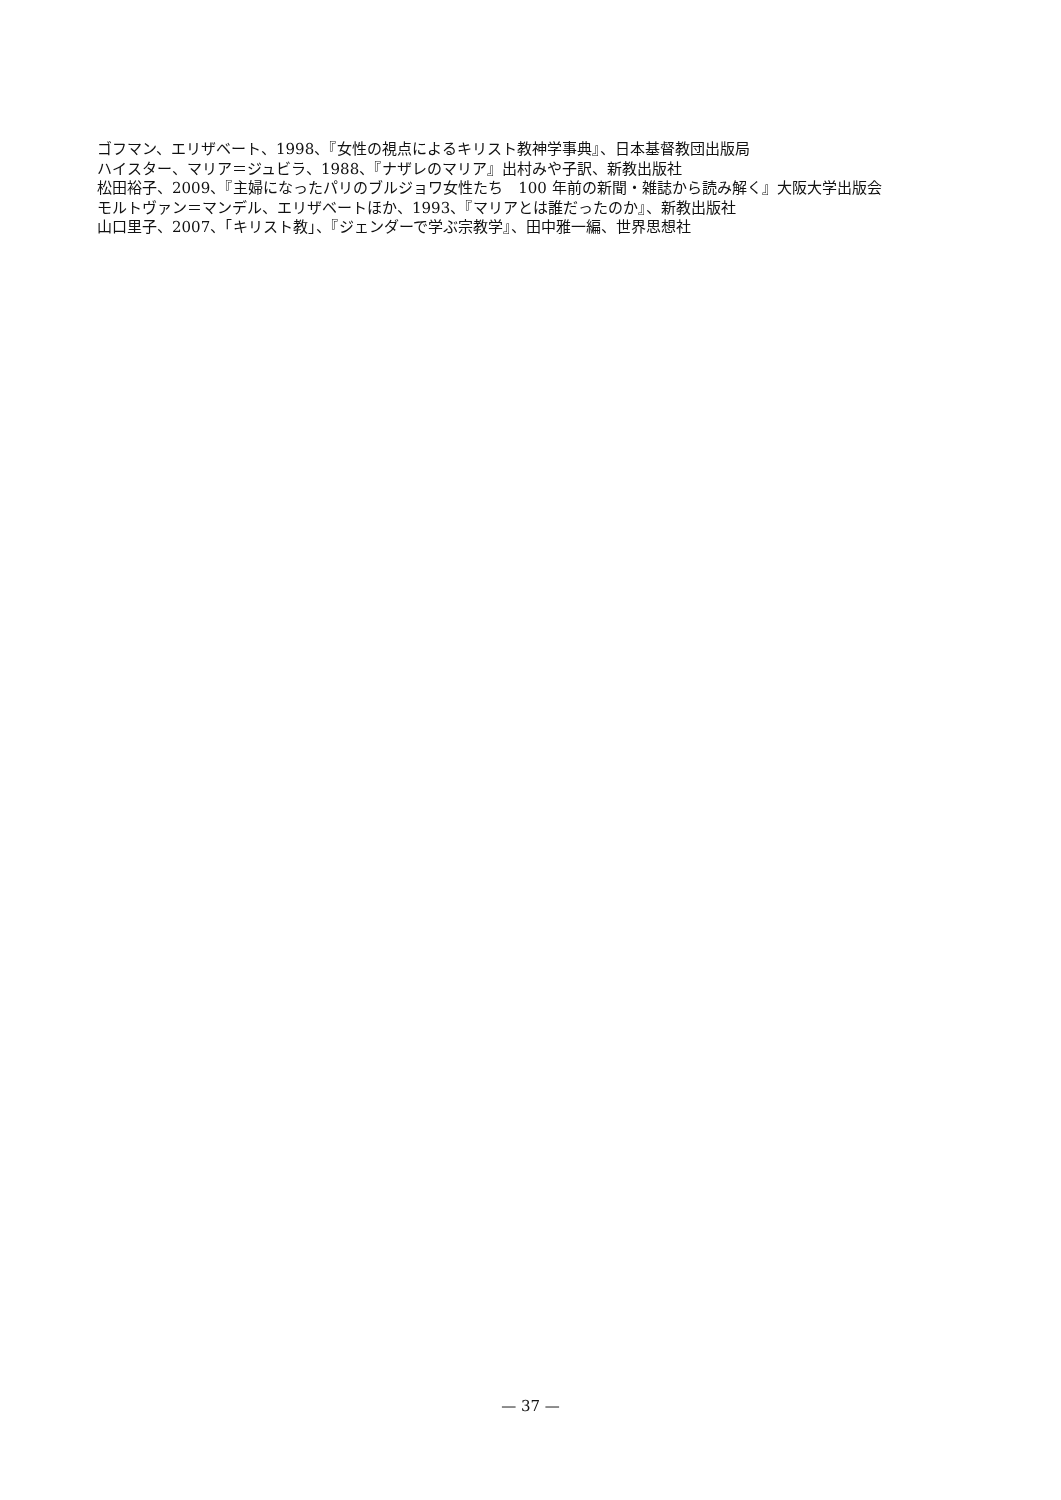ゴフマン、エリザベート、1998、『女性の視点によるキリスト教神学事典』、日本基督教団出版局
ハイスター、マリア＝ジュビラ、1988、『ナザレのマリア』出村みや子訳、新教出版社
松田裕子、2009、『主婦になったパリのブルジョワ女性たち　100 年前の新聞・雑誌から読み解く』大阪大学出版会
モルトヴァン＝マンデル、エリザベートほか、1993、『マリアとは誰だったのか』、新教出版社
山口里子、2007、「キリスト教」、『ジェンダーで学ぶ宗教学』、田中雅一編、世界思想社
— 37 —